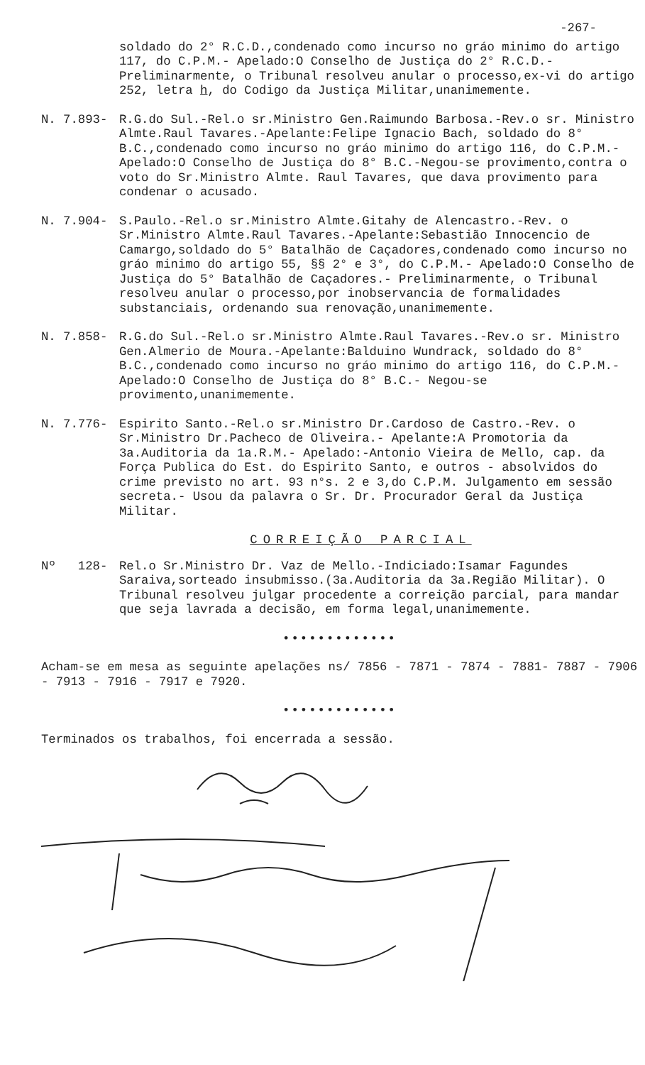-267-
soldado do 2° R.C.D.,condenado como incurso no gráo minimo do artigo 117, do C.P.M.- Apelado:O Conselho de Justiça do 2° R.C.D.- Preliminarmente, o Tribunal resolveu anular o processo,ex-vi do artigo 252, letra h, do Codigo da Justiça Militar,unanimemente.
N. 7.893- R.G.do Sul.-Rel.o sr.Ministro Gen.Raimundo Barbosa.-Rev.o sr. Ministro Almte.Raul Tavares.-Apelante:Felipe Ignacio Bach, soldado do 8° B.C.,condenado como incurso no gráo minimo do artigo 116, do C.P.M.- Apelado:O Conselho de Justiça do 8° B.C.-Negou-se provimento,contra o voto do Sr.Ministro Almte. Raul Tavares, que dava provimento para condenar o acusado.
N. 7.904- S.Paulo.-Rel.o sr.Ministro Almte.Gitahy de Alencastro.-Rev. o Sr.Ministro Almte.Raul Tavares.-Apelante:Sebastião Innocencio de Camargo,soldado do 5° Batalhão de Caçadores,condenado como incurso no gráo minimo do artigo 55, §§ 2° e 3°, do C.P.M.- Apelado:O Conselho de Justiça do 5° Batalhão de Caçadores.- Preliminarmente, o Tribunal resolveu anular o processo,por inobservancia de formalidades substanciais, ordenando sua renovação,unanimemente.
N. 7.858- R.G.do Sul.-Rel.o sr.Ministro Almte.Raul Tavares.-Rev.o sr. Ministro Gen.Almerio de Moura.-Apelante:Balduino Wundrack, soldado do 8° B.C.,condenado como incurso no gráo minimo do artigo 116, do C.P.M.- Apelado:O Conselho de Justiça do 8° B.C.- Negou-se provimento,unanimemente.
N. 7.776- Espirito Santo.-Rel.o sr.Ministro Dr.Cardoso de Castro.-Rev. o Sr.Ministro Dr.Pacheco de Oliveira.- Apelante:A Promotoria da 3a.Auditoria da 1a.R.M.- Apelado:-Antonio Vieira de Mello, cap. da Força Publica do Est. do Espirito Santo, e outros - absolvidos do crime previsto no art. 93 n°s. 2 e 3,do C.P.M. Julgamento em sessão secreta.- Usou da palavra o Sr. Dr. Procurador Geral da Justiça Militar.
CORREIÇÃO PARCIAL
Nº 128- Rel.o Sr.Ministro Dr. Vaz de Mello.-Indiciado:Isamar Fagundes Saraiva,sorteado insubmisso.(3a.Auditoria da 3a.Região Militar). O Tribunal resolveu julgar procedente a correição parcial, para mandar que seja lavrada a decisão, em forma legal,unanimemente.
•••••••••••••
Acham-se em mesa as seguinte apelações ns/ 7856 - 7871 - 7874 - 7881- 7887 - 7906 - 7913 - 7916 - 7917 e 7920.
•••••••••••••
Terminados os trabalhos, foi encerrada a sessão.